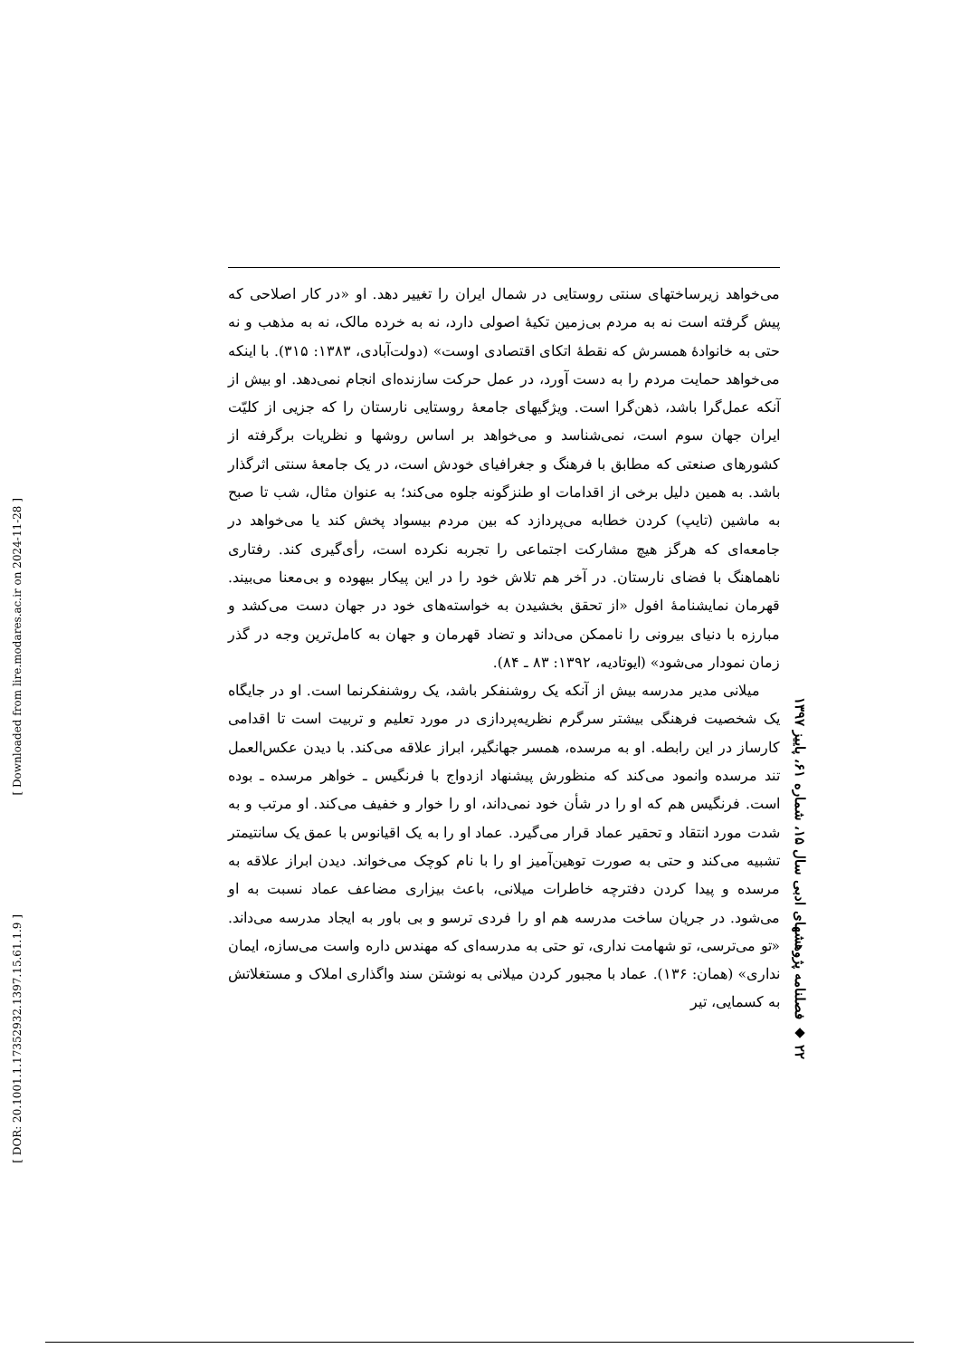می‌خواهد زیرساختهای سنتی روستایی در شمال ایران را تغییر دهد. او «در کار اصلاحی که پیش گرفته است نه به مردم بی‌زمین تکیهٔ اصولی دارد، نه به خرده مالک، نه به مذهب و نه حتی به خانوادهٔ همسرش که نقطهٔ اتکای اقتصادی اوست» (دولت‌آبادی، ۱۳۸۳: ۳۱۵). با اینکه می‌خواهد حمایت مردم را به دست آورد، در عمل حرکت سازنده‌ای انجام نمی‌دهد. او بیش از آنکه عمل‌گرا باشد، ذهن‌گرا است. ویژگیهای جامعهٔ روستایی نارستان را که جزیی از کلیّت ایران جهان سوم است، نمی‌شناسد و می‌خواهد بر اساس روشها و نظریات برگرفته از کشورهای صنعتی که مطابق با فرهنگ و جغرافیای خودش است، در یک جامعهٔ سنتی اثرگذار باشد. به همین دلیل برخی از اقدامات او طنزگونه جلوه می‌کند؛ به عنوان مثال، شب تا صبح به ماشین (تایپ) کردن خطابه می‌پردازد که بین مردم بیسواد پخش کند یا می‌خواهد در جامعه‌ای که هرگز هیچ مشارکت اجتماعی را تجربه نکرده است، رأی‌گیری کند. رفتاری ناهماهنگ با فضای نارستان. در آخر هم تلاش خود را در این پیکار بیهوده و بی‌معنا می‌بیند. قهرمان نمایشنامهٔ افول «از تحقق بخشیدن به خواسته‌های خود در جهان دست می‌کشد و مبارزه با دنیای بیرونی را ناممکن می‌داند و تضاد قهرمان و جهان به کامل‌ترین وجه در گذر زمان نمودار می‌شود» (ایوتادیه، ۱۳۹۲: ۸۳ ـ ۸۴).
میلانی مدیر مدرسه بیش از آنکه یک روشنفکر باشد، یک روشنفکرنما است. او در جایگاه یک شخصیت فرهنگی بیشتر سرگرم نظریه‌پردازی در مورد تعلیم و تربیت است تا اقدامی کارساز در این رابطه. او به مرسده، همسر جهانگیر، ابراز علاقه می‌کند. با دیدن عکس‌العمل تند مرسده وانمود می‌کند که منظورش پیشنهاد ازدواج با فرنگیس ـ خواهر مرسده ـ بوده است. فرنگیس هم که او را در شأن خود نمی‌داند، او را خوار و خفیف می‌کند. او مرتب و به شدت مورد انتقاد و تحقیر عماد قرار می‌گیرد. عماد او را به یک اقیانوس با عمق یک سانتیمتر تشبیه می‌کند و حتی به صورت توهین‌آمیز او را با نام کوچک می‌خواند. دیدن ابراز علاقه به مرسده و پیدا کردن دفترچه خاطرات میلانی، باعث بیزاری مضاعف عماد نسبت به او می‌شود. در جریان ساخت مدرسه هم او را فردی ترسو و بی باور به ایجاد مدرسه می‌داند. «تو می‌ترسی، تو شهامت نداری، تو حتی به مدرسه‌ای که مهندس داره واست می‌سازه، ایمان نداری» (همان: ۱۳۶). عماد با مجبور کردن میلانی به نوشتن سند واگذاری املاک و مستغلاتش به کسمایی، تیر
۲۲ ◆ فصلنامه پژوهشهای ادبی سال ۱۵، شماره ۶۱، پاییز ۱۳۹۷
[ Downloaded from lire.modares.ac.ir on 2024-11-28 ]
[ DOR: 20.1001.1.17352932.1397.15.61.1.9 ]